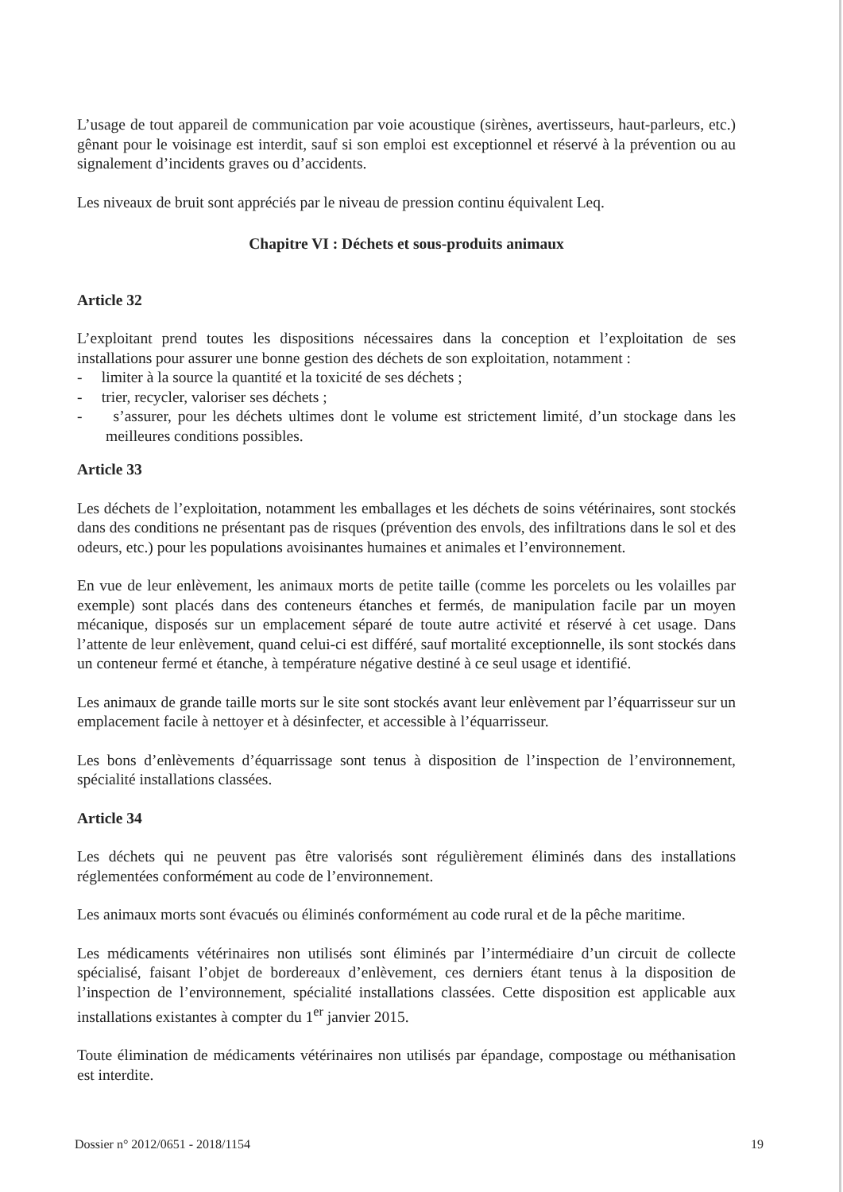L’usage de tout appareil de communication par voie acoustique (sirènes, avertisseurs, haut-parleurs, etc.) gênant pour le voisinage est interdit, sauf si son emploi est exceptionnel et réservé à la prévention ou au signalement d’incidents graves ou d’accidents.
Les niveaux de bruit sont appréciés par le niveau de pression continu équivalent Leq.
Chapitre VI : Déchets et sous-produits animaux
Article 32
L’exploitant prend toutes les dispositions nécessaires dans la conception et l’exploitation de ses installations pour assurer une bonne gestion des déchets de son exploitation, notamment :
- limiter à la source la quantité et la toxicité de ses déchets ;
- trier, recycler, valoriser ses déchets ;
- s’assurer, pour les déchets ultimes dont le volume est strictement limité, d’un stockage dans les meilleures conditions possibles.
Article 33
Les déchets de l’exploitation, notamment les emballages et les déchets de soins vétérinaires, sont stockés dans des conditions ne présentant pas de risques (prévention des envols, des infiltrations dans le sol et des odeurs, etc.) pour les populations avoisinantes humaines et animales et l’environnement.
En vue de leur enlèvement, les animaux morts de petite taille (comme les porcelets ou les volailles par exemple) sont placés dans des conteneurs étanches et fermés, de manipulation facile par un moyen mécanique, disposés sur un emplacement séparé de toute autre activité et réservé à cet usage. Dans l’attente de leur enlèvement, quand celui-ci est différé, sauf mortalité exceptionnelle, ils sont stockés dans un conteneur fermé et étanche, à température négative destiné à ce seul usage et identifié.
Les animaux de grande taille morts sur le site sont stockés avant leur enlèvement par l’équarrisseur sur un emplacement facile à nettoyer et à désinfecter, et accessible à l’équarrisseur.
Les bons d’enlèvements d’équarrissage sont tenus à disposition de l’inspection de l’environnement, spécialité installations classées.
Article 34
Les déchets qui ne peuvent pas être valorisés sont régulièrement éliminés dans des installations réglementées conformément au code de l’environnement.
Les animaux morts sont évacués ou éliminés conformément au code rural et de la pêche maritime.
Les médicaments vétérinaires non utilisés sont éliminés par l’intermédiaire d’un circuit de collecte spécialisé, faisant l’objet de bordereaux d’enlèvement, ces derniers étant tenus à la disposition de l’inspection de l’environnement, spécialité installations classées. Cette disposition est applicable aux installations existantes à compter du 1<sup>er</sup> janvier 2015.
Toute élimination de médicaments vétérinaires non utilisés par épandage, compostage ou méthanisation est interdite.
Dossier n° 2012/0651 - 2018/1154 19